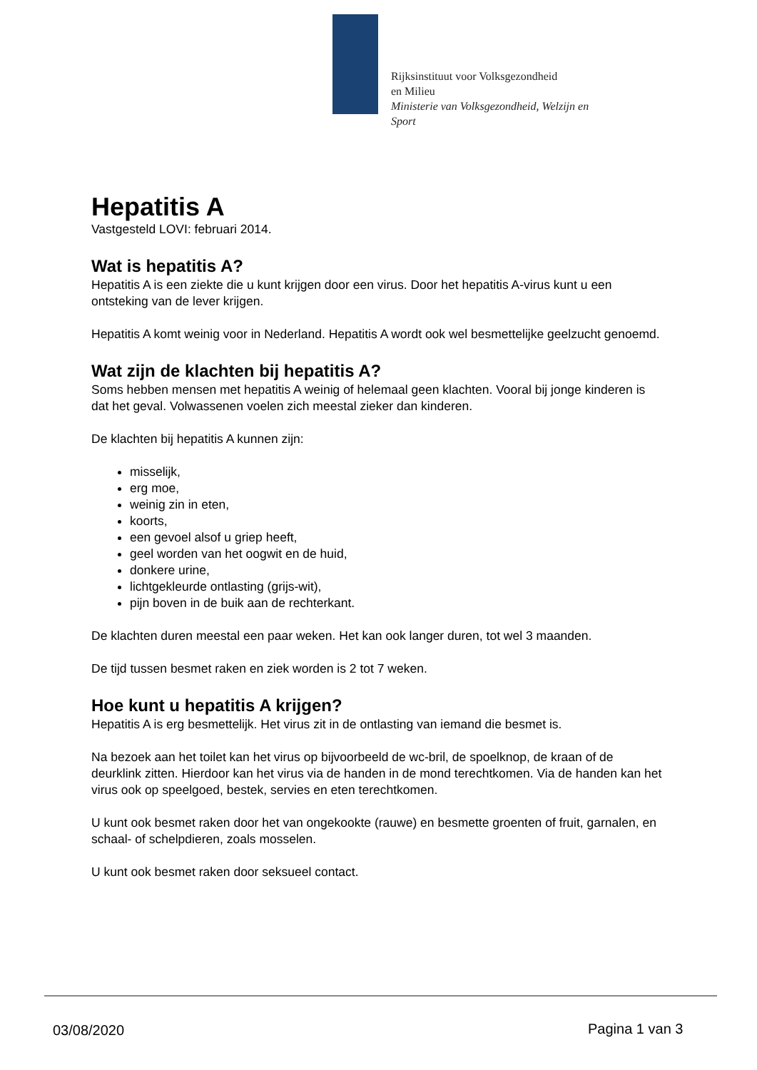Rijksinstituut voor Volksgezondheid
en Milieu
Ministerie van Volksgezondheid, Welzijn en
Sport
Hepatitis A
Vastgesteld LOVI: februari 2014.
Wat is hepatitis A?
Hepatitis A is een ziekte die u kunt krijgen door een virus. Door het hepatitis A-virus kunt u een ontsteking van de lever krijgen.
Hepatitis A komt weinig voor in Nederland. Hepatitis A wordt ook wel besmettelijke geelzucht genoemd.
Wat zijn de klachten bij hepatitis A?
Soms hebben mensen met hepatitis A weinig of helemaal geen klachten. Vooral bij jonge kinderen is dat het geval. Volwassenen voelen zich meestal zieker dan kinderen.
De klachten bij hepatitis A kunnen zijn:
misselijk,
erg moe,
weinig zin in eten,
koorts,
een gevoel alsof u griep heeft,
geel worden van het oogwit en de huid,
donkere urine,
lichtgekleurde ontlasting (grijs-wit),
pijn boven in de buik aan de rechterkant.
De klachten duren meestal een paar weken. Het kan ook langer duren, tot wel 3 maanden.
De tijd tussen besmet raken en ziek worden is 2 tot 7 weken.
Hoe kunt u hepatitis A krijgen?
Hepatitis A is erg besmettelijk. Het virus zit in de ontlasting van iemand die besmet is.
Na bezoek aan het toilet kan het virus op bijvoorbeeld de wc-bril, de spoelknop, de kraan of de deurklink zitten. Hierdoor kan het virus via de handen in de mond terechtkomen. Via de handen kan het virus ook op speelgoed, bestek, servies en eten terechtkomen.
U kunt ook besmet raken door het van ongekookte (rauwe) en besmette groenten of fruit, garnalen, en schaal- of schelpdieren, zoals mosselen.
U kunt ook besmet raken door seksueel contact.
03/08/2020 Pagina 1 van 3